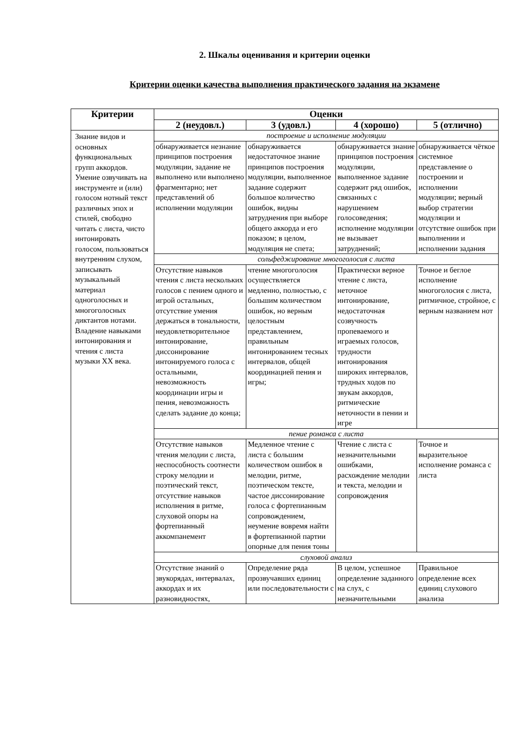2. Шкалы оценивания и критерии оценки
Критерии оценки качества выполнения практического задания на экзамене
| Критерии | Оценки | | | |
| --- | --- | --- | --- | --- |
| | 2 (неудовл.) | 3 (удовл.) | 4 (хорошо) | 5 (отлично) |
| Знание видов и основных функциональных групп аккордов. Умение озвучивать на инструменте и (или) голосом нотный текст различных эпох и стилей, свободно читать с листа, чисто интонировать голосом, пользоваться внутренним слухом, записывать музыкальный материал одноголосных и многоголосных диктантов нотами. Владение навыками интонирования и чтения с листа музыки XX века. | построение и исполнение модуляции | | | |
| | обнаруживается незнание принципов построения модуляции, задание не выполнено или выполнено фрагментарно; нет представлений об исполнении модуляции | обнаруживается недостаточное знание принципов построения модуляции, выполненное задание содержит большое количество ошибок, видны затруднения при выборе общего аккорда и его показом; в целом, модуляция не спета; | обнаруживается знание принципов построения модуляции, выполненное задание содержит ряд ошибок, связанных с нарушением голосоведения; исполнение модуляции не вызывает затруднений; | обнаруживается чёткое системное представление о построении и исполнении модуляции; верный выбор стратегии модуляции и отсутствие ошибок при выполнении и исполнении задания |
| | сольфеджирование многоголосия с листа | | | |
| | Отсутствие навыков чтения с листа нескольких голосов с пением одного и игрой остальных, отсутствие умения держаться в тональности, неудовлетворительное интонирование, диссонирование интонируемого голоса с остальными, невозможность координации игры и пения, невозможность сделать задание до конца; | чтение многоголосия осуществляется медленно, полностью, с большим количеством ошибок, но верным целостным представлением, правильным интонированием тесных интервалов, общей координацией пения и игры; | Практически верное чтение с листа, неточное интонирование, недостаточная созвучность пропеваемого и играемых голосов, трудности интонирования широких интервалов, трудных ходов по звукам аккордов, ритмические неточности в пении и игре | Точное и беглое исполнение многоголосия с листа, ритмичное, стройное, с верным названием нот |
| | пение романса с листа | | | |
| | Отсутствие навыков чтения мелодии с листа, неспособность соотнести строку мелодии и поэтический текст, отсутствие навыков исполнения в ритме, слуховой опоры на фортепианный аккомпанемент | Медленное чтение с листа с большим количеством ошибок в мелодии, ритме, поэтическом тексте, частое диссонирование голоса с фортепианным сопровождением, неумение вовремя найти в фортепианной партии опорные для пения тоны | Чтение с листа с незначительными ошибками, расхождение мелодии и текста, мелодии и сопровождения | Точное и выразительное исполнение романса с листа |
| | слуховой анализ | | | |
| | Отсутствие знаний о звукорядах, интервалах, аккордах и их разновидностях, | Определение ряда прозвучавших единиц или последовательности с | В целом, успешное определение заданного на слух, с незначительными | Правильное определение всех единиц слухового анализа |